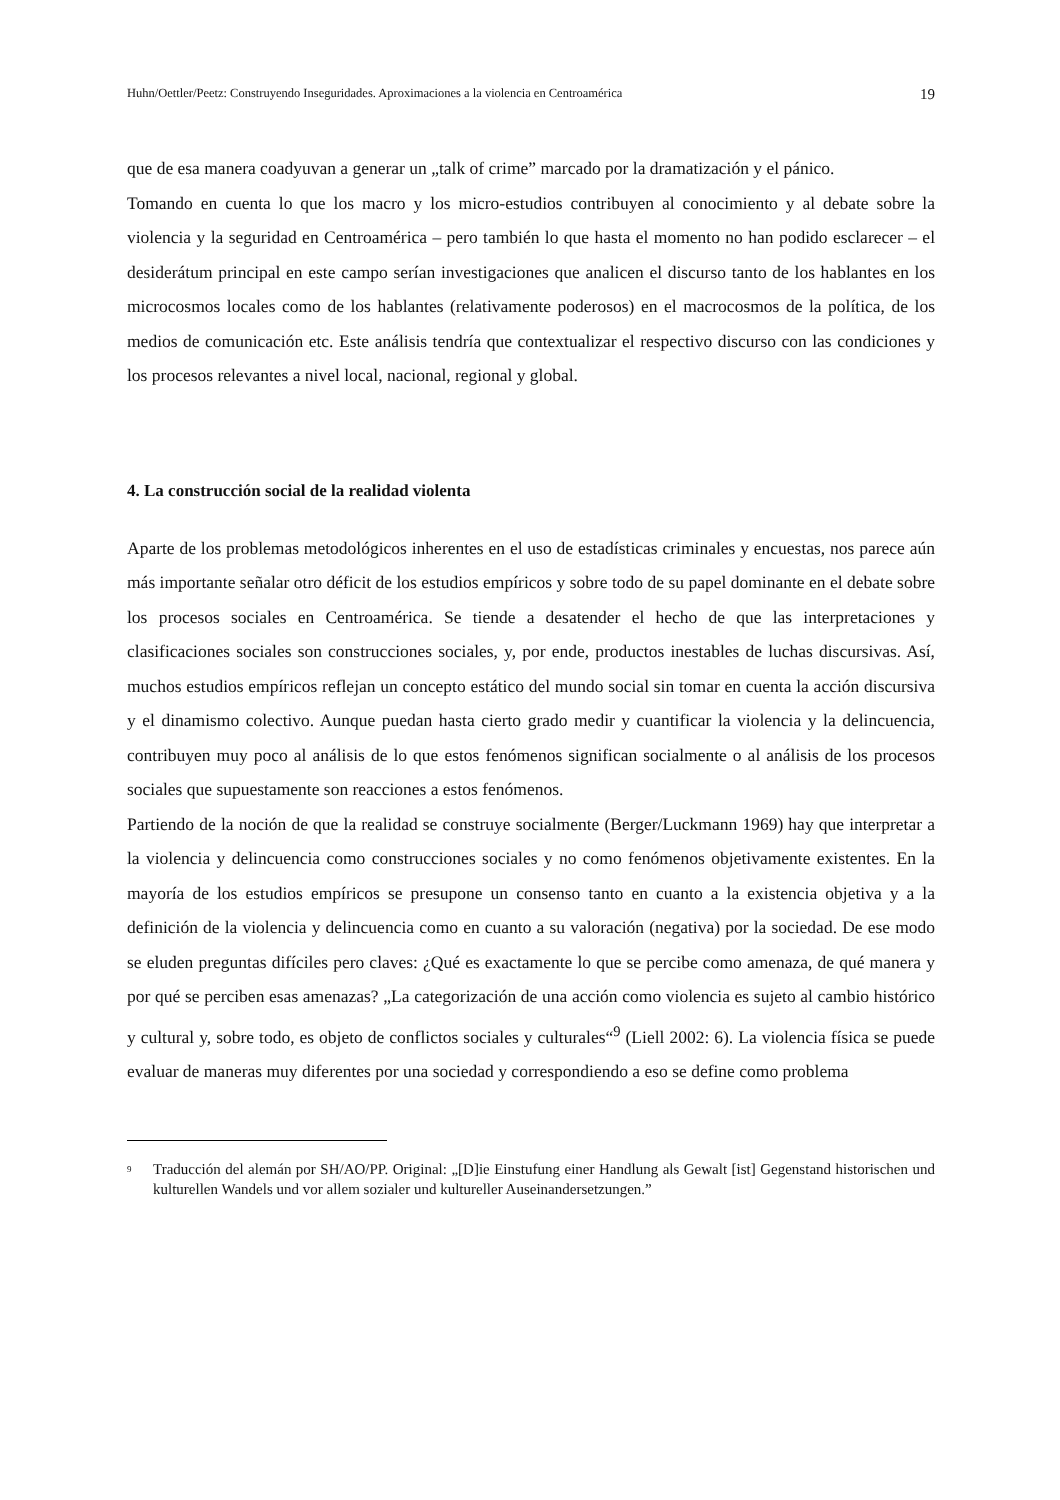Huhn/Oettler/Peetz: Construyendo Inseguridades. Aproximaciones a la violencia en Centroamérica 19
que de esa manera coadyuvan a generar un „talk of crime” marcado por la dramatización y el pánico.
Tomando en cuenta lo que los macro y los micro-estudios contribuyen al conocimiento y al debate sobre la violencia y la seguridad en Centroamérica – pero también lo que hasta el momento no han podido esclarecer – el desiderátum principal en este campo serían investigaciones que analicen el discurso tanto de los hablantes en los microcosmos locales como de los hablantes (relativamente poderosos) en el macrocosmos de la política, de los medios de comunicación etc. Este análisis tendría que contextualizar el respectivo discurso con las condiciones y los procesos relevantes a nivel local, nacional, regional y global.
4. La construcción social de la realidad violenta
Aparte de los problemas metodológicos inherentes en el uso de estadísticas criminales y encuestas, nos parece aún más importante señalar otro déficit de los estudios empíricos y sobre todo de su papel dominante en el debate sobre los procesos sociales en Centroamérica. Se tiende a desatender el hecho de que las interpretaciones y clasificaciones sociales son construcciones sociales, y, por ende, productos inestables de luchas discursivas. Así, muchos estudios empíricos reflejan un concepto estático del mundo social sin tomar en cuenta la acción discursiva y el dinamismo colectivo. Aunque puedan hasta cierto grado medir y cuantificar la violencia y la delincuencia, contribuyen muy poco al análisis de lo que estos fenómenos significan socialmente o al análisis de los procesos sociales que supuestamente son reacciones a estos fenómenos.
Partiendo de la noción de que la realidad se construye socialmente (Berger/Luckmann 1969) hay que interpretar a la violencia y delincuencia como construcciones sociales y no como fenómenos objetivamente existentes. En la mayoría de los estudios empíricos se presupone un consenso tanto en cuanto a la existencia objetiva y a la definición de la violencia y delincuencia como en cuanto a su valoración (negativa) por la sociedad. De ese modo se eluden preguntas difíciles pero claves: ¿Qué es exactamente lo que se percibe como amenaza, de qué manera y por qué se perciben esas amenazas? „La categorización de una acción como violencia es sujeto al cambio histórico y cultural y, sobre todo, es objeto de conflictos sociales y culturales“<sup>9</sup> (Liell 2002: 6). La violencia física se puede evaluar de maneras muy diferentes por una sociedad y correspondiendo a eso se define como problema
<sup>9</sup> Traducción del alemán por SH/AO/PP. Original: „[D]ie Einstufung einer Handlung als Gewalt [ist] Gegenstand historischen und kulturellen Wandels und vor allem sozialer und kultureller Auseinandersetzungen.”